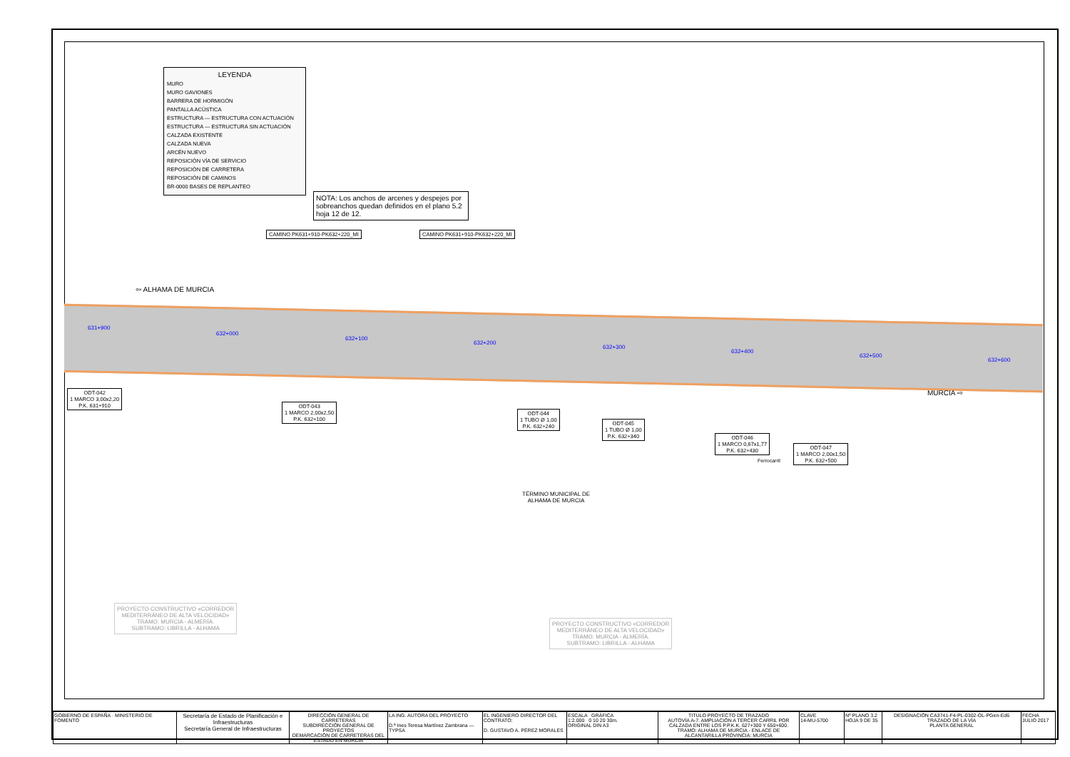LEYENDA
MURO
MURO GAVIONES
BARRERA DE HORMIGÓN
PANTALLA ACÚSTICA
ESTRUCTURA — ESTRUCTURA CON ACTUACIÓN
ESTRUCTURA — ESTRUCTURA SIN ACTUACIÓN
CALZADA EXISTENTE
CALZADA NUEVA
ARCÉN NUEVO
REPOSICIÓN VÍA DE SERVICIO
REPOSICIÓN DE CARRETERA
REPOSICIÓN DE CAMINOS
BR-0000 BASES DE REPLANTEO
NOTA: Los anchos de arcenes y despejes por sobreanchos quedan definidos en el plano 5.2 hoja 12 de 12.
CAMINO PK631+910-PK632+220_MI CAMINO PK631+910-PK632+220_MI
⇦ ALHAMA DE MURCIA
MURCIA ⇨
631+900
632+000
632+100
632+200
632+300
632+400
632+500
632+600
ODT-042
1 MARCO 3,00x2,20
P.K. 631+910
ODT-043
1 MARCO 2,00x2,50
P.K. 632+100
ODT-044
1 TUBO Ø 1,00
P.K. 632+240
ODT-045
1 TUBO Ø 1,00
P.K. 632+340
ODT-046
1 MARCO 0,67x1,77
P.K. 632+430
ODT-047
1 MARCO 2,00x1,50
P.K. 632+500
TÉRMINO MUNICIPAL DE
ALHAMA DE MURCIA
Ferrocarril
PROYECTO CONSTRUCTIVO «CORREDOR
MEDITERRÁNEO DE ALTA VELOCIDAD»
TRAMO: MURCIA - ALMERÍA.
SUBTRAMO: LIBRILLA - ALHAMA
PROYECTO CONSTRUCTIVO «CORREDOR
MEDITERRÁNEO DE ALTA VELOCIDAD»
TRAMO: MURCIA - ALMERÍA.
SUBTRAMO: LIBRILLA - ALHAMA
| GOBIERNO DE ESPAÑA · MINISTERIO DE FOMENTO | Secretaría de Estado de Planificación e Infraestructuras Secretaría General de Infraestructuras | DIRECCIÓN GENERAL DE CARRETERAS SUBDIRECCIÓN GENERAL DE PROYECTOS DEMARCACIÓN DE CARRETERAS DEL ESTADO EN MURCIA | LA ING. AUTORA DEL PROYECTO D.ª Ines Teresa Martínez Zambrana — TYPSA | EL INGENIERO DIRECTOR DEL CONTRATO: D. GUSTAVO A. PÉREZ MORALES | ESCALA GRÁFICA 1:2.000 0 10 20 30m. ORIGINAL DIN A3 | TITULO PROYECTO DE TRAZADO AUTOVÍA A-7. AMPLIACIÓN A TERCER CARRIL POR CALZADA ENTRE LOS P.P.K.K. 627+300 Y 650+600. TRAMO: ALHAMA DE MURCIA - ENLACE DE ALCANTARILLA PROVINCIA: MURCIA | CLAVE 14-MU-5700 | Nº PLANO 3.2 HOJA 9 DE 35 | DESIGNACIÓN CA3741-F4-PL-0302-OL-PGen-Ed6 TRAZADO DE LA VÍA PLANTA GENERAL | FECHA JULIO 2017 |